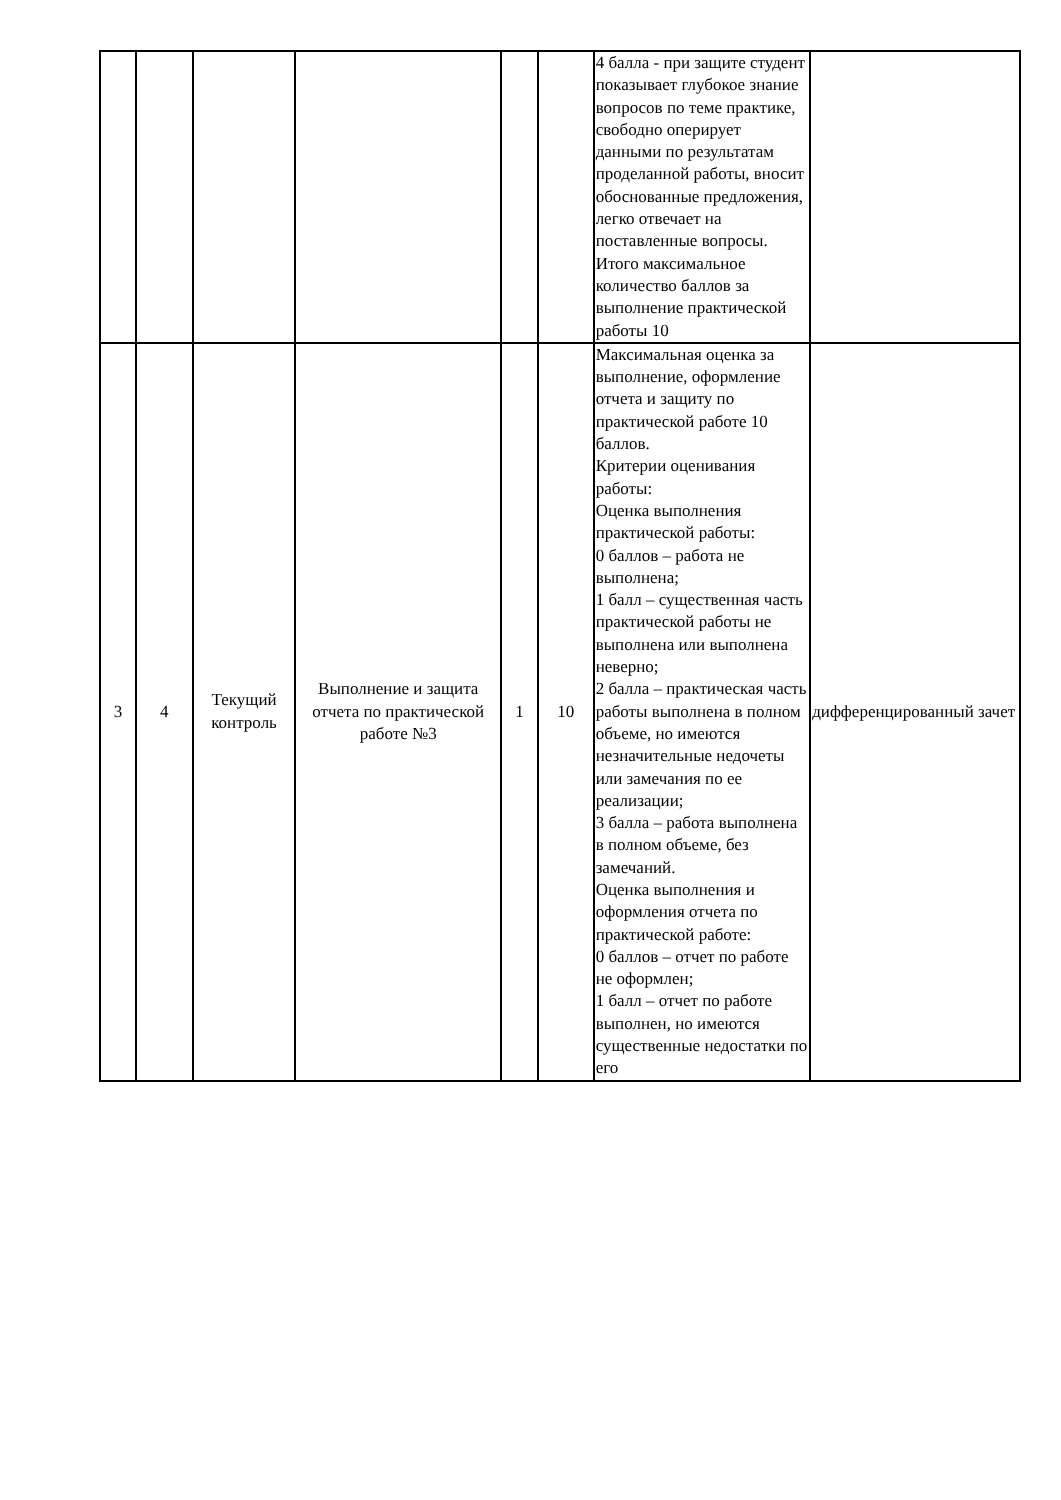| | | | | | | 4 балла - при защите студент показывает глубокое знание вопросов по теме практике, свободно оперирует данными по результатам проделанной работы, вносит обоснованные предложения, легко отвечает на поставленные вопросы. Итого максимальное количество баллов за выполнение практической работы 10 | |
| 3 | 4 | Текущий контроль | Выполнение и защита отчета по практической работе №3 | 1 | 10 | Максимальная оценка за выполнение, оформление отчета и защиту по практической работе 10 баллов. Критерии оценивания работы: Оценка выполнения практической работы: 0 баллов – работа не выполнена; 1 балл – существенная часть практической работы не выполнена или выполнена неверно; 2 балла – практическая часть работы выполнена в полном объеме, но имеются незначительные недочеты или замечания по ее реализации; 3 балла – работа выполнена в полном объеме, без замечаний. Оценка выполнения и оформления отчета по практической работе: 0 баллов – отчет по работе не оформлен; 1 балл – отчет по работе выполнен, но имеются существенные недостатки по его | дифференцированный зачет |